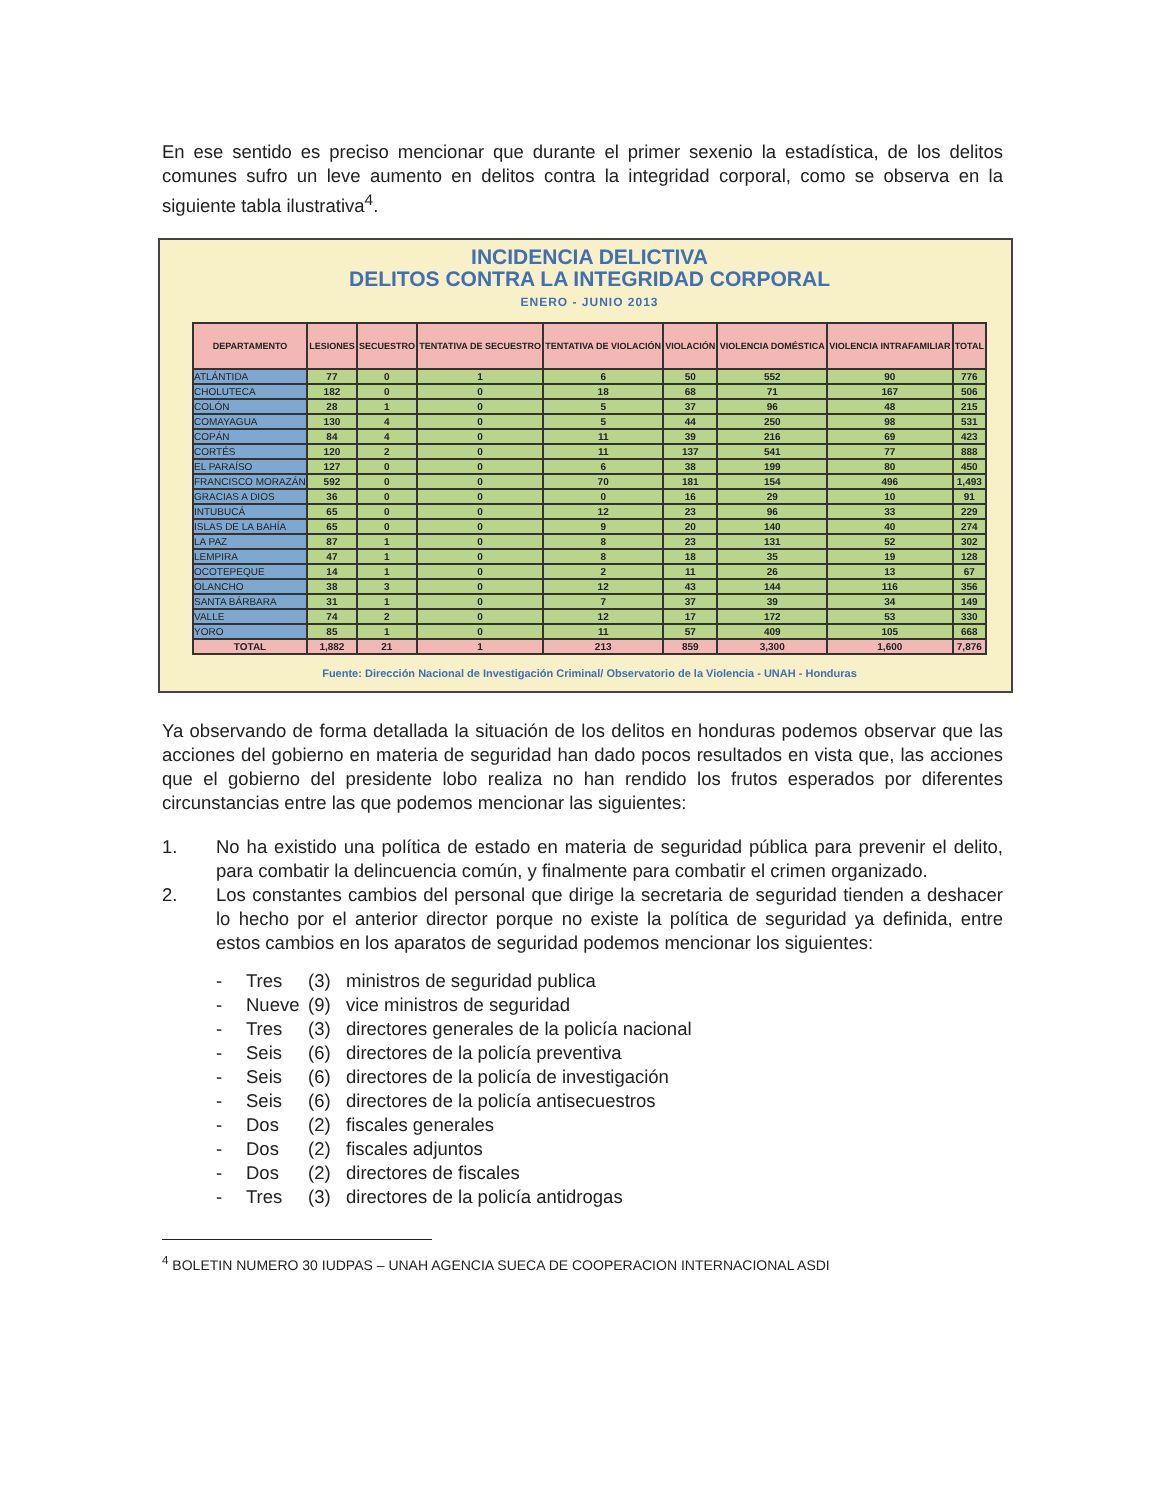En ese sentido es preciso mencionar que durante el primer sexenio la estadística, de los delitos comunes sufro un leve aumento en delitos contra la integridad corporal, como se observa en la siguiente tabla ilustrativa<sup>4</sup>.
INCIDENCIA DELICTIVA
DELITOS CONTRA LA INTEGRIDAD CORPORAL
ENERO - JUNIO 2013
| DEPARTAMENTO | LESIONES | SECUESTRO | TENTATIVA DE SECUESTRO | TENTATIVA DE VIOLACIÓN | VIOLACIÓN | VIOLENCIA DOMÉSTICA | VIOLENCIA INTRAFAMILIAR | TOTAL |
| --- | --- | --- | --- | --- | --- | --- | --- | --- |
| ATLÁNTIDA | 77 | 0 | 1 | 6 | 50 | 552 | 90 | 776 |
| CHOLUTECA | 182 | 0 | 0 | 18 | 68 | 71 | 167 | 506 |
| COLÓN | 28 | 1 | 0 | 5 | 37 | 96 | 48 | 215 |
| COMAYAGUA | 130 | 4 | 0 | 5 | 44 | 250 | 98 | 531 |
| COPÁN | 84 | 4 | 0 | 11 | 39 | 216 | 69 | 423 |
| CORTÉS | 120 | 2 | 0 | 11 | 137 | 541 | 77 | 888 |
| EL PARAÍSO | 127 | 0 | 0 | 6 | 38 | 199 | 80 | 450 |
| FRANCISCO MORAZÁN | 592 | 0 | 0 | 70 | 181 | 154 | 496 | 1,493 |
| GRACIAS A DIOS | 36 | 0 | 0 | 0 | 16 | 29 | 10 | 91 |
| INTUBUCÁ | 65 | 0 | 0 | 12 | 23 | 96 | 33 | 229 |
| ISLAS DE LA BAHÍA | 65 | 0 | 0 | 9 | 20 | 140 | 40 | 274 |
| LA PAZ | 87 | 1 | 0 | 8 | 23 | 131 | 52 | 302 |
| LEMPIRA | 47 | 1 | 0 | 8 | 18 | 35 | 19 | 128 |
| OCOTEPEQUE | 14 | 1 | 0 | 2 | 11 | 26 | 13 | 67 |
| OLANCHO | 38 | 3 | 0 | 12 | 43 | 144 | 116 | 356 |
| SANTA BÁRBARA | 31 | 1 | 0 | 7 | 37 | 39 | 34 | 149 |
| VALLE | 74 | 2 | 0 | 12 | 17 | 172 | 53 | 330 |
| YORO | 85 | 1 | 0 | 11 | 57 | 409 | 105 | 668 |
| TOTAL | 1,882 | 21 | 1 | 213 | 859 | 3,300 | 1,600 | 7,876 |
Fuente: Dirección Nacional de Investigación Criminal/ Observatorio de la Violencia - UNAH - Honduras
Ya observando de forma detallada la situación de los delitos en honduras podemos observar que las acciones del gobierno en materia de seguridad han dado pocos resultados en vista que, las acciones que el gobierno del presidente lobo realiza no han rendido los frutos esperados por diferentes circunstancias entre las que podemos mencionar las siguientes:
1. No ha existido una política de estado en materia de seguridad pública para prevenir el delito, para combatir la delincuencia común, y finalmente para combatir el crimen organizado.
2. Los constantes cambios del personal que dirige la secretaria de seguridad tienden a deshacer lo hecho por el anterior director porque no existe la política de seguridad ya definida, entre estos cambios en los aparatos de seguridad podemos mencionar los siguientes:
- Tres (3) ministros de seguridad publica
- Nueve (9) vice ministros de seguridad
- Tres (3) directores generales de la policía nacional
- Seis (6) directores de la policía preventiva
- Seis (6) directores de la policía de investigación
- Seis (6) directores de la policía antisecuestros
- Dos (2) fiscales generales
- Dos (2) fiscales adjuntos
- Dos (2) directores de fiscales
- Tres (3) directores de la policía antidrogas
<sup>4</sup> BOLETIN NUMERO 30 IUDPAS – UNAH AGENCIA SUECA DE COOPERACION INTERNACIONAL ASDI